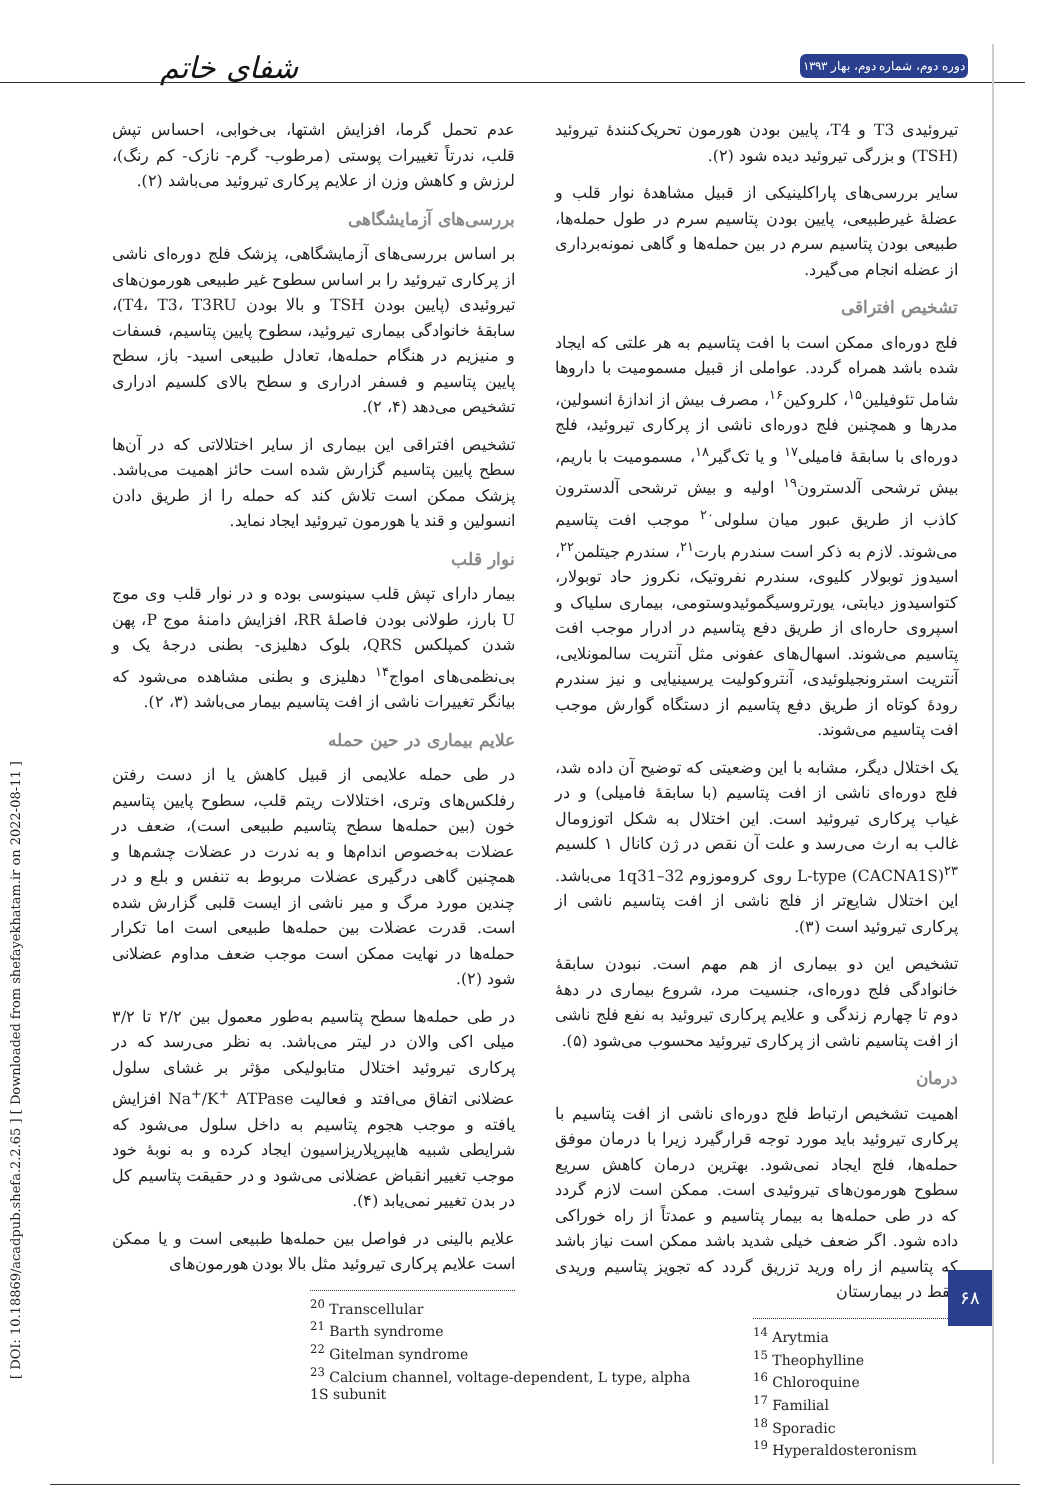دوره دوم، شماره دوم، بهار ۱۳۹۳
شفای خاتم
[ DOI: 10.18869/acadpub.shefa.2.2.65 ] [ Downloaded from shefayekhatam.ir on 2022-08-11 ]
عدم تحمل گرما، افزایش اشتها، بی‌خوابی، احساس تپش قلب، ندرتاً تغییرات پوستی (مرطوب- گرم- نازک- کم رنگ)، لرزش و کاهش وزن از علایم پرکاری تیروئید می‌باشد (۲).
بررسی‌های آزمایشگاهی
بر اساس بررسی‌های آزمایشگاهی، پزشک فلج دوره‌ای ناشی از پرکاری تیروئید را بر اساس سطوح غیر طبیعی هورمون‌های تیروئیدی (پایین بودن TSH و بالا بودن T4، T3، T3RU)، سابقهٔ خانوادگی بیماری تیروئید، سطوح پایین پتاسیم، فسفات و منیزیم در هنگام حمله‌ها، تعادل طبیعی اسید- باز، سطح پایین پتاسیم و فسفر ادراری و سطح بالای کلسیم ادراری تشخیص می‌دهد (۴، ۲).
تشخیص افتراقی این بیماری از سایر اختلالاتی که در آن‌ها سطح پایین پتاسیم گزارش شده است حائز اهمیت می‌باشد. پزشک ممکن است تلاش کند که حمله را از طریق دادن انسولین و قند یا هورمون تیروئید ایجاد نماید.
نوار قلب
بیمار دارای تپش قلب سینوسی بوده و در نوار قلب وی موج U بارز، طولانی بودن فاصلهٔ RR، افزایش دامنهٔ موج P، پهن شدن کمپلکس QRS، بلوک دهلیزی- بطنی درجهٔ یک و بی‌نظمی‌های امواج<sup>۱۴</sup> دهلیزی و بطنی مشاهده می‌شود که بیانگر تغییرات ناشی از افت پتاسیم بیمار می‌باشد (۳، ۲).
علایم بیماری در حین حمله
در طی حمله علایمی از قبیل کاهش یا از دست رفتن رفلکس‌های وتری، اختلالات ریتم قلب، سطوح پایین پتاسیم خون (بین حمله‌ها سطح پتاسیم طبیعی است)، ضعف در عضلات به‌خصوص اندام‌ها و به ندرت در عضلات چشم‌ها و همچنین گاهی درگیری عضلات مربوط به تنفس و بلع و در چندین مورد مرگ و میر ناشی از ایست قلبی گزارش شده است. قدرت عضلات بین حمله‌ها طبیعی است اما تکرار حمله‌ها در نهایت ممکن است موجب ضعف مداوم عضلانی شود (۲).
در طی حمله‌ها سطح پتاسیم به‌طور معمول بین ۲/۲ تا ۳/۲ میلی اکی والان در لیتر می‌باشد. به نظر می‌رسد که در پرکاری تیروئید اختلال متابولیکی مؤثر بر غشای سلول عضلانی اتفاق می‌افتد و فعالیت Na<sup>+</sup>/K<sup>+</sup> ATPase افزایش یافته و موجب هجوم پتاسیم به داخل سلول می‌شود که شرایطی شبیه هایپرپلاریزاسیون ایجاد کرده و به نوبهٔ خود موجب تغییر انقباض عضلانی می‌شود و در حقیقت پتاسیم کل در بدن تغییر نمی‌یابد (۴).
علایم بالینی در فواصل بین حمله‌ها طبیعی است و یا ممکن است علایم پرکاری تیروئید مثل بالا بودن هورمون‌های
<sup>20</sup> Transcellular
<sup>21</sup> Barth syndrome
<sup>22</sup> Gitelman syndrome
<sup>23</sup> Calcium channel, voltage-dependent, L type, alpha 1S subunit
تیروئیدی T3 و T4، پایین بودن هورمون تحریک‌کنندهٔ تیروئید (TSH) و بزرگی تیروئید دیده شود (۲).
سایر بررسی‌های پاراکلینیکی از قبیل مشاهدهٔ نوار قلب و عضلهٔ غیرطبیعی، پایین بودن پتاسیم سرم در طول حمله‌ها، طبیعی بودن پتاسیم سرم در بین حمله‌ها و گاهی نمونه‌برداری از عضله انجام می‌گیرد.
تشخیص افتراقی
فلج دوره‌ای ممکن است با افت پتاسیم به هر علتی که ایجاد شده باشد همراه گردد. عواملی از قبیل مسمومیت با داروها شامل تئوفیلین<sup>۱۵</sup>، کلروکین<sup>۱۶</sup>، مصرف بیش از اندازهٔ انسولین، مدرها و همچنین فلج دوره‌ای ناشی از پرکاری تیروئید، فلج دوره‌ای با سابقهٔ فامیلی<sup>۱۷</sup> و یا تک‌گیر<sup>۱۸</sup>، مسمومیت با باریم، بیش ترشحی آلدسترون<sup>۱۹</sup> اولیه و بیش ترشحی آلدسترون کاذب از طریق عبور میان سلولی<sup>۲۰</sup> موجب افت پتاسیم می‌شوند. لازم به ذکر است سندرم بارت<sup>۲۱</sup>، سندرم جیتلمن<sup>۲۲</sup>، اسیدوز توبولار کلیوی، سندرم نفروتیک، نکروز حاد توبولار، کتواسیدوز دیابتی، یورتروسیگموئیدوستومی، بیماری سلیاک و اسپروی حاره‌ای از طریق دفع پتاسیم در ادرار موجب افت پتاسیم می‌شوند. اسهال‌های عفونی مثل آنتریت سالمونلایی، آنتریت استرونجیلوئیدی، آنتروکولیت یرسینیایی و نیز سندرم رودهٔ کوتاه از طریق دفع پتاسیم از دستگاه گوارش موجب افت پتاسیم می‌شوند.
یک اختلال دیگر، مشابه با این وضعیتی که توضیح آن داده شد، فلج دوره‌ای ناشی از افت پتاسیم (با سابقهٔ فامیلی) و در غیاب پرکاری تیروئید است. این اختلال به شکل اتوزومال غالب به ارث می‌رسد و علت آن نقص در ژن کانال ۱ کلسیم L-type (CACNA1S)<sup>۲۳</sup> روی کروموزوم 1q31–32 می‌باشد. این اختلال شایع‌تر از فلج ناشی از افت پتاسیم ناشی از پرکاری تیروئید است (۳).
تشخیص این دو بیماری از هم مهم است. نبودن سابقهٔ خانوادگی فلج دوره‌ای، جنسیت مرد، شروع بیماری در دههٔ دوم تا چهارم زندگی و علایم پرکاری تیروئید به نفع فلج ناشی از افت پتاسیم ناشی از پرکاری تیروئید محسوب می‌شود (۵).
درمان
اهمیت تشخیص ارتباط فلج دوره‌ای ناشی از افت پتاسیم با پرکاری تیروئید باید مورد توجه قرارگیرد زیرا با درمان موفق حمله‌ها، فلج ایجاد نمی‌شود. بهترین درمان کاهش سریع سطوح هورمون‌های تیروئیدی است. ممکن است لازم گردد که در طی حمله‌ها به بیمار پتاسیم و عمدتاً از راه خوراکی داده شود. اگر ضعف خیلی شدید باشد ممکن است نیاز باشد که پتاسیم از راه ورید تزریق گردد که تجویز پتاسیم وریدی فقط در بیمارستان
<sup>14</sup> Arytmia
<sup>15</sup> Theophylline
<sup>16</sup> Chloroquine
<sup>17</sup> Familial
<sup>18</sup> Sporadic
<sup>19</sup> Hyperaldosteronism
۶۸